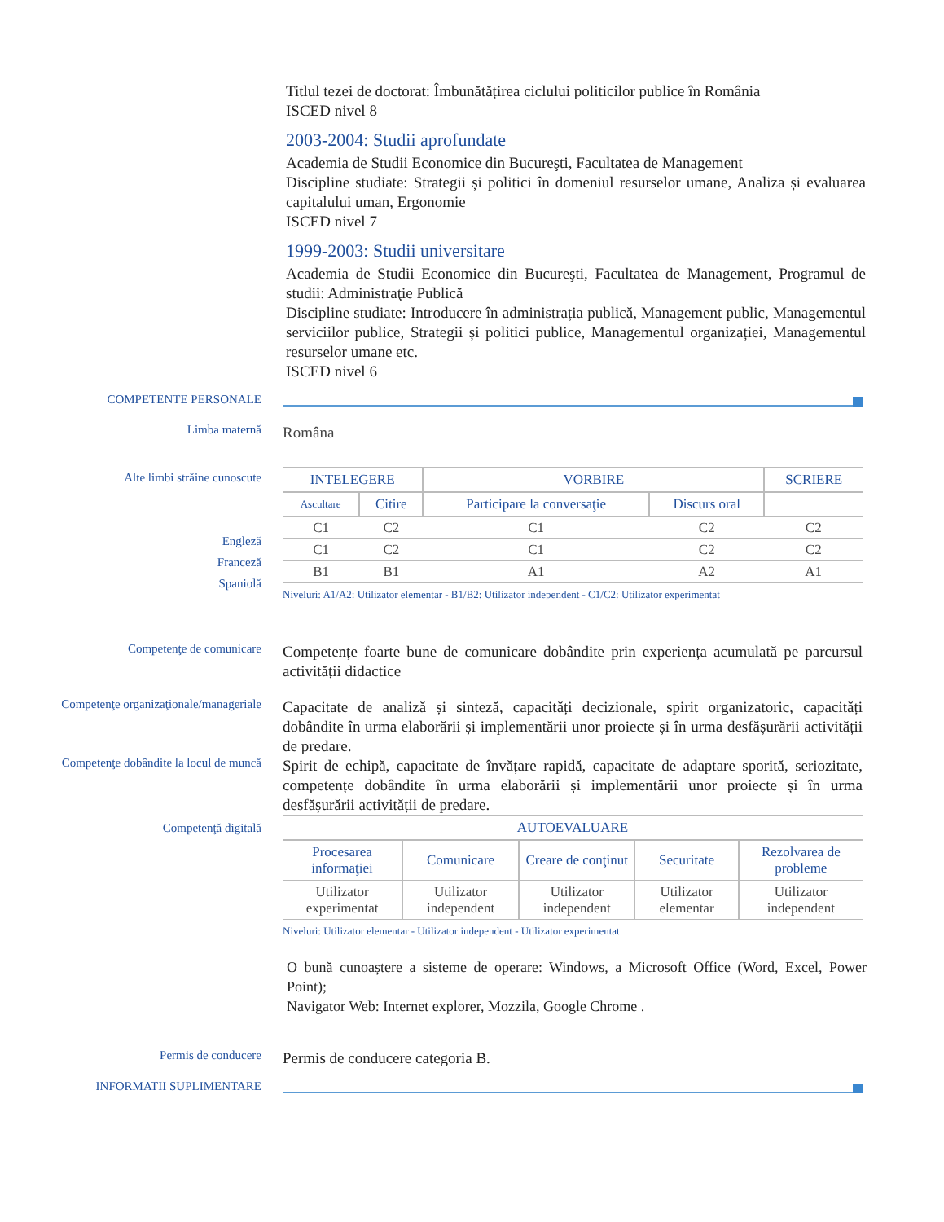Titlul tezei de doctorat: Îmbunătățirea ciclului politicilor publice în România
ISCED nivel 8
2003-2004: Studii aprofundate
Academia de Studii Economice din Bucureşti, Facultatea de Management
Discipline studiate: Strategii și politici în domeniul resurselor umane, Analiza și evaluarea capitalului uman, Ergonomie
ISCED nivel 7
1999-2003: Studii universitare
Academia de Studii Economice din Bucureşti, Facultatea de Management, Programul de studii: Administraţie Publică
Discipline studiate: Introducere în administrația publică, Management public, Managementul serviciilor publice, Strategii și politici publice, Managementul organizației, Managementul resurselor umane etc.
ISCED nivel 6
COMPETENTE PERSONALE
Limba maternă
Româna
Alte limbi străine cunoscute
Engleză
Franceză
Spaniolă
| INTELEGERE | | VORBIRE | | SCRIERE |
| --- | --- | --- | --- | --- |
| Ascultare | Citire | Participare la conversaţie | Discurs oral | |
| C1 | C2 | C1 | C2 | C2 |
| C1 | C2 | C1 | C2 | C2 |
| B1 | B1 | A1 | A2 | A1 |
Niveluri: A1/A2: Utilizator elementar - B1/B2: Utilizator independent - C1/C2: Utilizator experimentat
Competenţe de comunicare
Competențe foarte bune de comunicare dobândite prin experiența acumulată pe parcursul activității didactice
Competenţe organizaţionale/manageriale
Capacitate de analiză și sinteză, capacități decizionale, spirit organizatoric, capacități dobândite în urma elaborării și implementării unor proiecte și în urma desfășurării activității de predare.
Competenţe dobândite la locul de muncă
Spirit de echipă, capacitate de învățare rapidă, capacitate de adaptare sporită, seriozitate, competențe dobândite în urma elaborării și implementării unor proiecte și în urma desfășurării activității de predare.
Competenţă digitală
| AUTOEVALUARE | | | | |
| --- | --- | --- | --- | --- |
| Procesarea informaţiei | Comunicare | Creare de conţinut | Securitate | Rezolvarea de probleme |
| Utilizator experimentat | Utilizator independent | Utilizator independent | Utilizator elementar | Utilizator independent |
Niveluri: Utilizator elementar - Utilizator independent - Utilizator experimentat
O bună cunoaștere a sisteme de operare: Windows, a Microsoft Office (Word, Excel, Power Point);
Navigator Web: Internet explorer, Mozzila, Google Chrome .
Permis de conducere
Permis de conducere categoria B.
INFORMATII SUPLIMENTARE